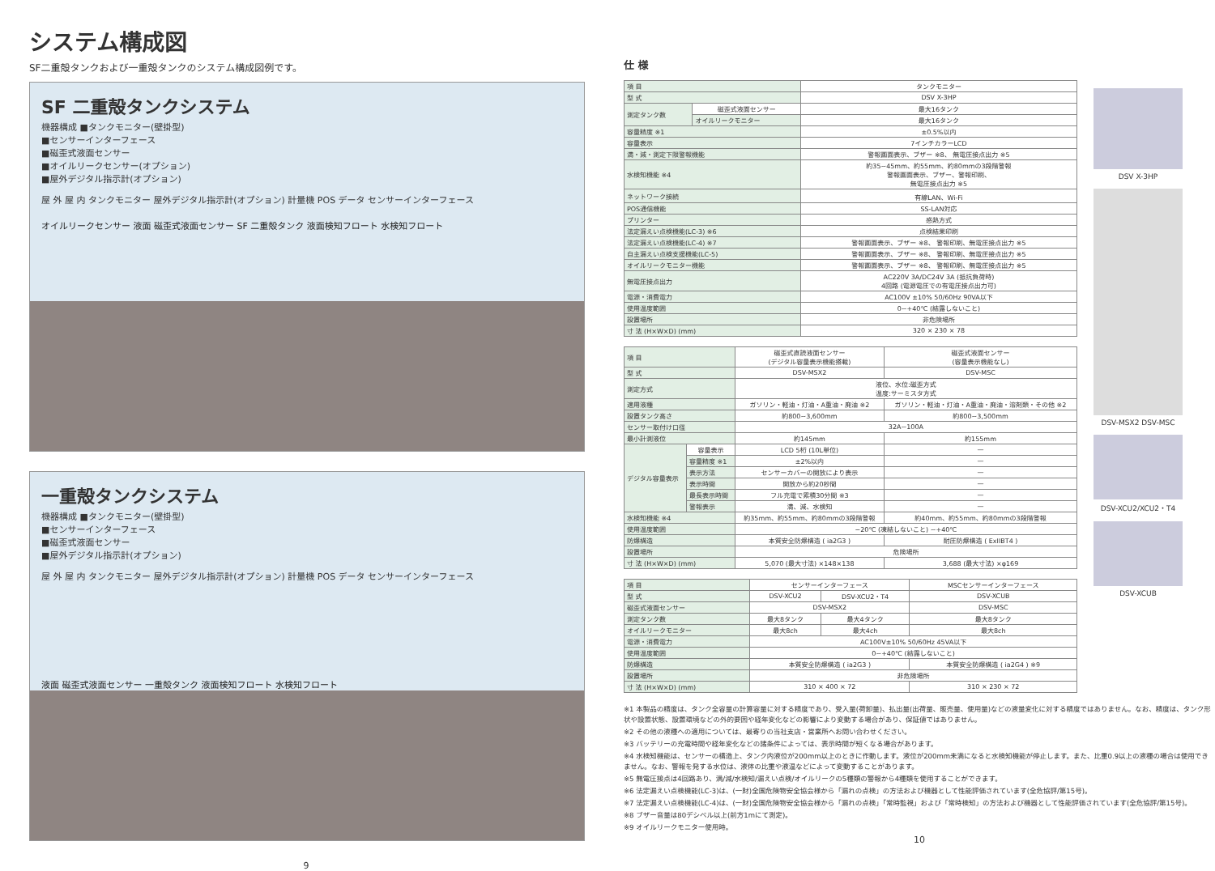システム構成図
SF二重殻タンクおよび一重殻タンクのシステム構成図例です。
SF 二重殻タンクシステム
機器構成 ■タンクモニター(壁掛型)
■センサーインターフェース
■磁歪式液面センサー
■オイルリークセンサー(オプション)
■屋外デジタル指示計(オプション)
屋 外 屋 内 タンクモニター 屋外デジタル指示計(オプション) 計量機 POS データ センサーインターフェース
オイルリークセンサー 液面 磁歪式液面センサー SF 二重殻タンク 液面検知フロート 水検知フロート
一重殻タンクシステム
機器構成 ■タンクモニター(壁掛型)
■センサーインターフェース
■磁歪式液面センサー
■屋外デジタル指示計(オプション)
屋 外 屋 内 タンクモニター 屋外デジタル指示計(オプション) 計量機 POS データ センサーインターフェース
液面 磁歪式液面センサー 一重殻タンク 液面検知フロート 水検知フロート
9
仕 様
| 項 目 | | タンクモニター |
| --- | --- | --- |
| 型 式 | | DSV X-3HP |
| 測定タンク数 | 磁歪式液面センサー | 最大16タンク |
| | オイルリークモニター | 最大16タンク |
| 容量精度 ※1 | | ±0.5%以内 |
| 容量表示 | | 7インチカラーLCD |
| 満・減・測定下限警報機能 | | 警報画面表示、ブザー ※8、 無電圧接点出力 ※5 |
| 水検知機能 ※4 | | 約35~45mm、約55mm、約80mmの3段階警報 警報画面表示、ブザー、警報印刷、 無電圧接点出力 ※5 |
| ネットワーク接続 | | 有線LAN、Wi-Fi |
| POS通信機能 | | SS-LAN対応 |
| プリンター | | 感熱方式 |
| 法定漏えい点検機能(LC-3) ※6 | | 点検結果印刷 |
| 法定漏えい点検機能(LC-4) ※7 | | 警報画面表示、ブザー ※8、 警報印刷、無電圧接点出力 ※5 |
| 自主漏えい点検支援機能(LC-5) | | 警報画面表示、ブザー ※8、 警報印刷、無電圧接点出力 ※5 |
| オイルリークモニター機能 | | 警報画面表示、ブザー ※8、 警報印刷、無電圧接点出力 ※5 |
| 無電圧接点出力 | | AC220V 3A/DC24V 3A (抵抗負荷時) 4回路 (電源電圧での有電圧接点出力可) |
| 電源・消費電力 | | AC100V ±10% 50/60Hz 90VA以下 |
| 使用温度範囲 | | 0~+40℃ (結露しないこと) |
| 設置場所 | | 非危険場所 |
| 寸 法 (H×W×D) (mm) | | 320 × 230 × 78 |
| 項 目 | | 磁歪式直読液面センサー (デジタル容量表示機能搭載) | 磁歪式液面センサー (容量表示機能なし) |
| --- | --- | --- | --- |
| 型 式 | | DSV-MSX2 | DSV-MSC |
| 測定方式 | | 液位、水位:磁歪方式 温度:サーミスタ方式 | |
| 適用液種 | | ガソリン・軽油・灯油・A重油・廃油 ※2 | ガソリン・軽油・灯油・A重油・廃油・溶剤類・その他 ※2 |
| 設置タンク高さ | | 約800~3,600mm | 約800~3,500mm |
| センサー取付け口径 | | 32A~100A | |
| 最小計測液位 | | 約145mm | 約155mm |
| デジタル容量表示 | 容量表示 | LCD 5桁 (10L単位) | — |
| | 容量精度 ※1 | ±2%以内 | — |
| | 表示方法 | センサーカバーの開放により表示 | — |
| | 表示時間 | 開放から約20秒間 | — |
| | 最長表示時間 | フル充電で累積30分間 ※3 | — |
| | 警報表示 | 満、減、水検知 | — |
| 水検知機能 ※4 | | 約35mm、約55mm、約80mmの3段階警報 | 約40mm、約55mm、約80mmの3段階警報 |
| 使用温度範囲 | | −20℃ (凍結しないこと) ~+40℃ | |
| 防爆構造 | | 本質安全防爆構造 ( ia2G3 ) | 耐圧防爆構造 ( ExIIBT4 ) |
| 設置場所 | | 危険場所 | |
| 寸 法 (H×W×D) (mm) | | 5,070 (最大寸法) ×148×138 | 3,688 (最大寸法) ×φ169 |
| 項 目 | センサーインターフェース | | MSCセンサーインターフェース |
| --- | --- | --- | --- |
| 型 式 | DSV-XCU2 | DSV-XCU2・T4 | DSV-XCUB |
| 磁歪式液面センサー | DSV-MSX2 | | DSV-MSC |
| 測定タンク数 | 最大8タンク | 最大4タンク | 最大8タンク |
| オイルリークモニター | 最大8ch | 最大4ch | 最大8ch |
| 電源・消費電力 | AC100V±10% 50/60Hz 45VA以下 | | |
| 使用温度範囲 | 0~+40℃ (結露しないこと) | | |
| 防爆構造 | 本質安全防爆構造 ( ia2G3 ) | | 本質安全防爆構造 ( ia2G4 ) ※9 |
| 設置場所 | 非危険場所 | | |
| 寸 法 (H×W×D) (mm) | 310 × 400 × 72 | | 310 × 230 × 72 |
DSV X-3HP
DSV-MSX2 DSV-MSC
DSV-XCU2/XCU2・T4
DSV-XCUB
※1 本製品の精度は、タンク全容量の計算容量に対する精度であり、受入量(荷卸量)、払出量(出荷量、販売量、使用量)などの液量変化に対する精度ではありません。なお、精度は、タンク形状や設置状態、設置環境などの外的要因や経年変化などの影響により変動する場合があり、保証値ではありません。
※2 その他の液種への適用については、最寄りの当社支店・営業所へお問い合わせください。
※3 バッテリーの充電時間や経年変化などの諸条件によっては、表示時間が短くなる場合があります。
※4 水検知機能は、センサーの構造上、タンク内液位が200mm以上のときに作動します。液位が200mm未満になると水検知機能が停止します。また、比重0.9以上の液種の場合は使用できません。なお、警報を発する水位は、液体の比重や液温などによって変動することがあります。
※5 無電圧接点は4回路あり、満/減/水検知/漏えい点検/オイルリークの5種類の警報から4種類を使用することができます。
※6 法定漏えい点検機能(LC-3)は、(一財)全国危険物安全協会様から「漏れの点検」の方法および機器として性能評価されています(全危協評/第15号)。
※7 法定漏えい点検機能(LC-4)は、(一財)全国危険物安全協会様から「漏れの点検」「常時監視」および「常時検知」の方法および機器として性能評価されています(全危協評/第15号)。
※8 ブザー音量は80デシベル以上(前方1mにて測定)。
※9 オイルリークモニター使用時。
10